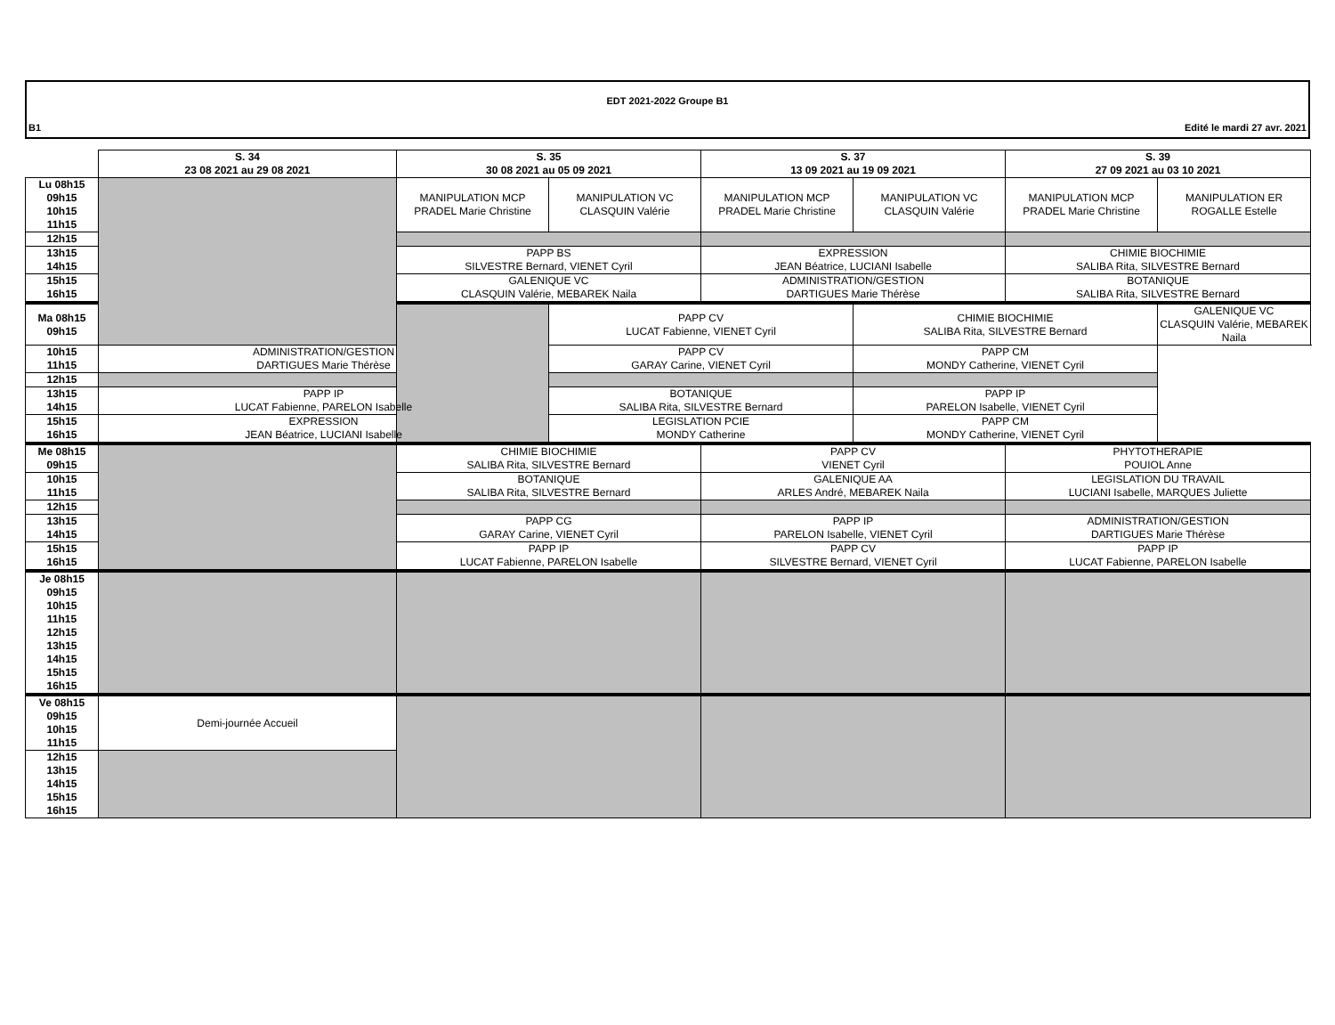EDT 2021-2022 Groupe B1
B1 Edité le mardi 27 avr. 2021
| | S. 34 23 08 2021 au 29 08 2021 | S. 35 30 08 2021 au 05 09 2021 | | S. 37 13 09 2021 au 19 09 2021 | | S. 39 27 09 2021 au 03 10 2021 | |
| --- | --- | --- | --- | --- | --- | --- | --- |
| Lu 08h15 09h15 10h15 11h15 | | MANIPULATION MCP PRADEL Marie Christine | MANIPULATION VC CLASQUIN Valérie | MANIPULATION MCP PRADEL Marie Christine | MANIPULATION VC CLASQUIN Valérie | MANIPULATION MCP PRADEL Marie Christine | MANIPULATION ER ROGALLE Estelle |
| 12h15 | | | | | | | |
| 13h15 14h15 | | PAPP BS SILVESTRE Bernard, VIENET Cyril | | EXPRESSION JEAN Béatrice, LUCIANI Isabelle | | CHIMIE BIOCHIMIE SALIBA Rita, SILVESTRE Bernard | |
| 15h15 16h15 | | GALENIQUE VC CLASQUIN Valérie, MEBAREK Naila | | ADMINISTRATION/GESTION DARTIGUES Marie Thérèse | | BOTANIQUE SALIBA Rita, SILVESTRE Bernard | |
| Ma 08h15 09h15 | | | PAPP CV LUCAT Fabienne, VIENET Cyril | | CHIMIE BIOCHIMIE SALIBA Rita, SILVESTRE Bernard | | GALENIQUE VC CLASQUIN Valérie, MEBAREK Naila |
| 10h15 11h15 | ADMINISTRATION/GESTION DARTIGUES Marie Thérèse | | PAPP CV GARAY Carine, VIENET Cyril | | PAPP CM MONDY Catherine, VIENET Cyril | | |
| 12h15 | | | | | | | |
| 13h15 14h15 | PAPP IP LUCAT Fabienne, PARELON Isabelle | | BOTANIQUE SALIBA Rita, SILVESTRE Bernard | | PAPP IP PARELON Isabelle, VIENET Cyril | | |
| 15h15 16h15 | EXPRESSION JEAN Béatrice, LUCIANI Isabelle | | LEGISLATION PCIE MONDY Catherine | | PAPP CM MONDY Catherine, VIENET Cyril | | |
| Me 08h15 09h15 | | CHIMIE BIOCHIMIE SALIBA Rita, SILVESTRE Bernard | | PAPP CV VIENET Cyril | | PHYTOTHERAPIE POUIOL Anne | |
| 10h15 11h15 | | BOTANIQUE SALIBA Rita, SILVESTRE Bernard | | GALENIQUE AA ARLES André, MEBAREK Naila | | LEGISLATION DU TRAVAIL LUCIANI Isabelle, MARQUES Juliette | |
| 12h15 | | | | | | | |
| 13h15 14h15 | | PAPP CG GARAY Carine, VIENET Cyril | | PAPP IP PARELON Isabelle, VIENET Cyril | | ADMINISTRATION/GESTION DARTIGUES Marie Thérèse | |
| 15h15 16h15 | | PAPP IP LUCAT Fabienne, PARELON Isabelle | | PAPP CV SILVESTRE Bernard, VIENET Cyril | | PAPP IP LUCAT Fabienne, PARELON Isabelle | |
| Je 08h15 09h15 10h15 11h15 12h15 13h15 14h15 15h15 16h15 | | | | | | | |
| Ve 08h15 09h15 10h15 11h15 | Demi-journée Accueil | | | | | | |
| 12h15 13h15 14h15 15h15 16h15 | | | | | | | |